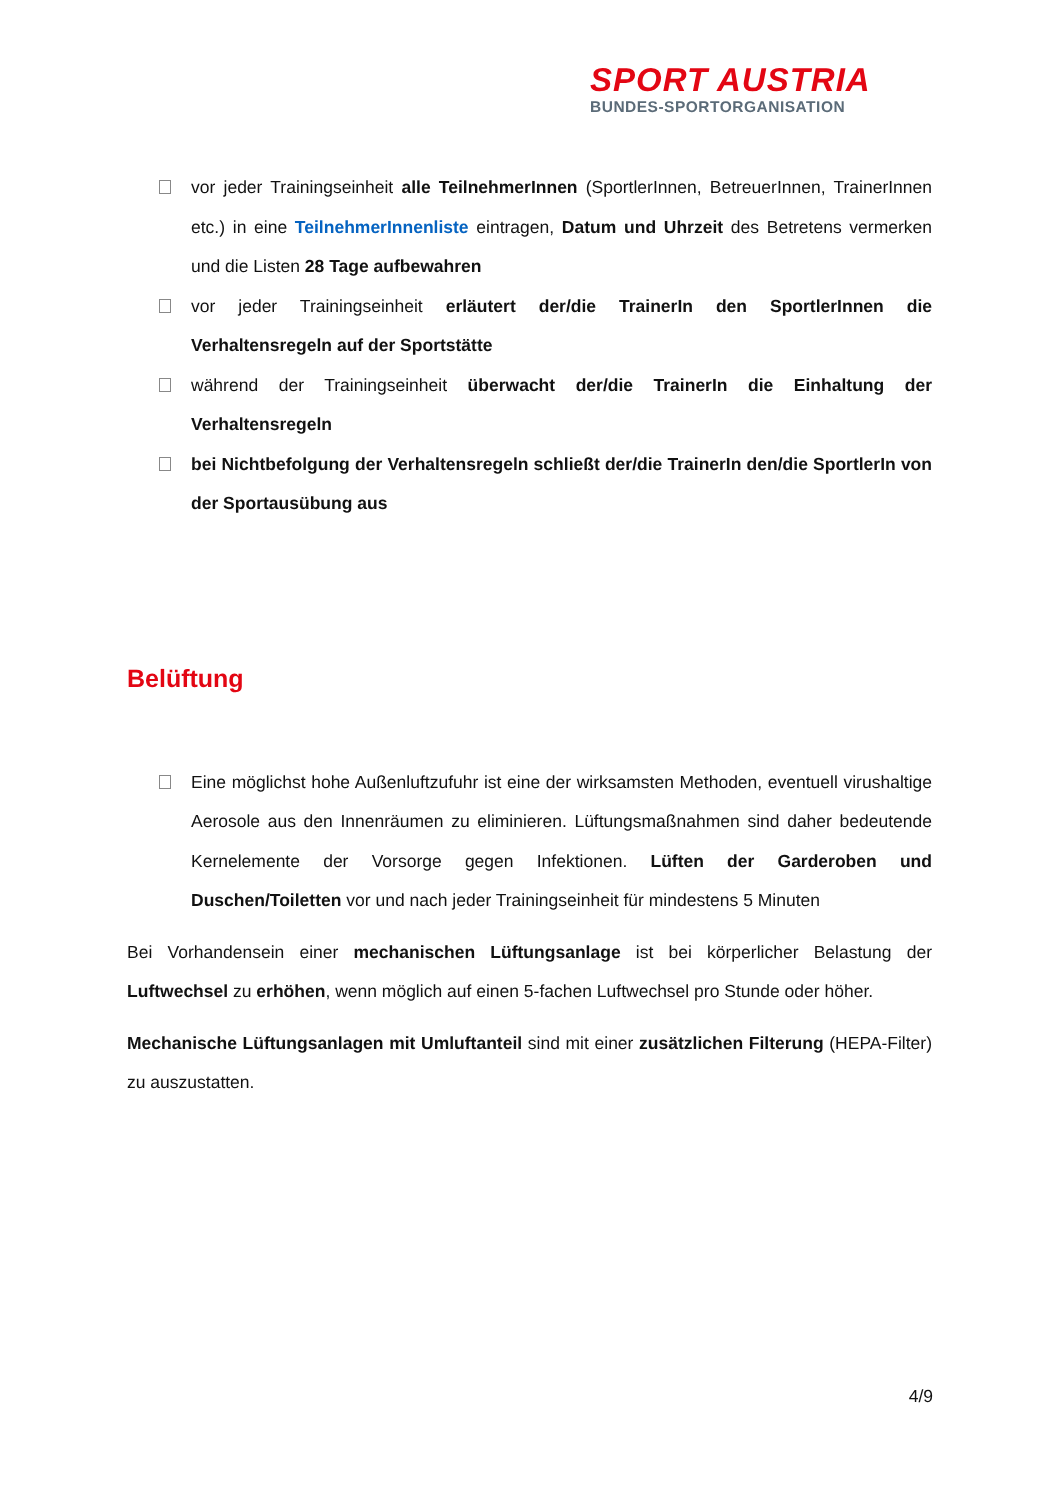SPORT AUSTRIA
BUNDES-SPORTORGANISATION
vor jeder Trainingseinheit alle TeilnehmerInnen (SportlerInnen, BetreuerInnen, TrainerInnen etc.) in eine TeilnehmerInnenliste eintragen, Datum und Uhrzeit des Betretens vermerken und die Listen 28 Tage aufbewahren
vor jeder Trainingseinheit erläutert der/die TrainerIn den SportlerInnen die Verhaltensregeln auf der Sportstätte
während der Trainingseinheit überwacht der/die TrainerIn die Einhaltung der Verhaltensregeln
bei Nichtbefolgung der Verhaltensregeln schließt der/die TrainerIn den/die SportlerIn von der Sportausübung aus
Belüftung
Eine möglichst hohe Außenluftzufuhr ist eine der wirksamsten Methoden, eventuell virushaltige Aerosole aus den Innenräumen zu eliminieren. Lüftungsmaßnahmen sind daher bedeutende Kernelemente der Vorsorge gegen Infektionen. Lüften der Garderoben und Duschen/Toiletten vor und nach jeder Trainingseinheit für mindestens 5 Minuten
Bei Vorhandensein einer mechanischen Lüftungsanlage ist bei körperlicher Belastung der Luftwechsel zu erhöhen, wenn möglich auf einen 5-fachen Luftwechsel pro Stunde oder höher.
Mechanische Lüftungsanlagen mit Umluftanteil sind mit einer zusätzlichen Filterung (HEPA-Filter) zu auszustatten.
4/9